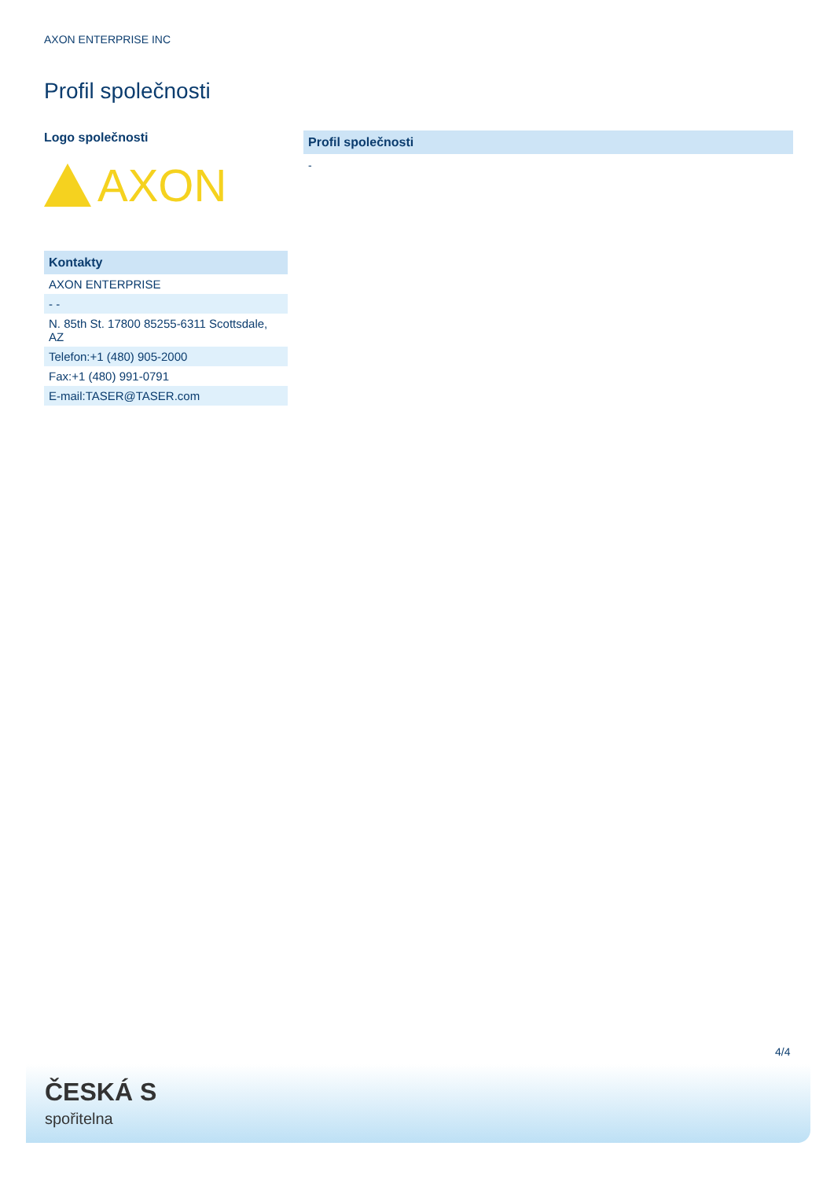AXON ENTERPRISE INC
Profil společnosti
Logo společnosti
AXON
Kontakty
| AXON ENTERPRISE |
| - - |
| N. 85th St. 17800 85255-6311 Scottsdale, AZ |
| Telefon:+1 (480) 905-2000 |
| Fax:+1 (480) 991-0791 |
| E-mail:TASER@TASER.com |
Profil společnosti
-
4/4
ČESKÁ S
spořitelna